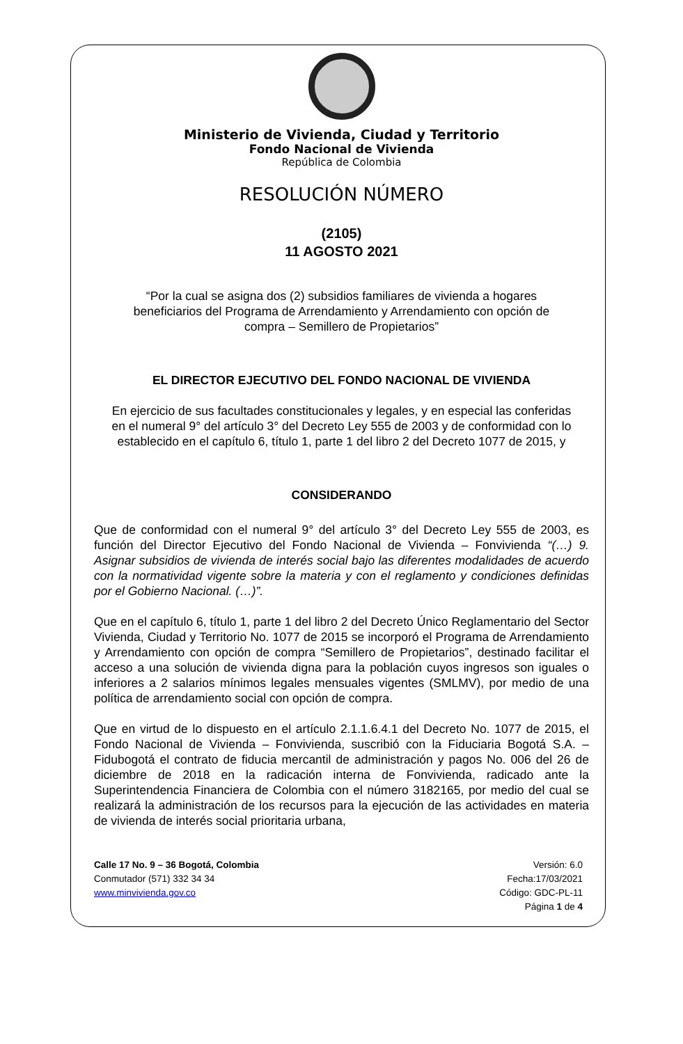Ministerio de Vivienda, Ciudad y Territorio
Fondo Nacional de Vivienda
República de Colombia
RESOLUCIÓN NÚMERO
(2105)
11 AGOSTO 2021
“Por la cual se asigna dos (2) subsidios familiares de vivienda a hogares beneficiarios del Programa de Arrendamiento y Arrendamiento con opción de compra – Semillero de Propietarios”
EL DIRECTOR EJECUTIVO DEL FONDO NACIONAL DE VIVIENDA
En ejercicio de sus facultades constitucionales y legales, y en especial las conferidas en el numeral 9° del artículo 3° del Decreto Ley 555 de 2003 y de conformidad con lo establecido en el capítulo 6, título 1, parte 1 del libro 2 del Decreto 1077 de 2015, y
CONSIDERANDO
Que de conformidad con el numeral 9° del artículo 3° del Decreto Ley 555 de 2003, es función del Director Ejecutivo del Fondo Nacional de Vivienda – Fonvivienda “(…) 9. Asignar subsidios de vivienda de interés social bajo las diferentes modalidades de acuerdo con la normatividad vigente sobre la materia y con el reglamento y condiciones definidas por el Gobierno Nacional. (…)”.
Que en el capítulo 6, título 1, parte 1 del libro 2 del Decreto Único Reglamentario del Sector Vivienda, Ciudad y Territorio No. 1077 de 2015 se incorporó el Programa de Arrendamiento y Arrendamiento con opción de compra “Semillero de Propietarios”, destinado facilitar el acceso a una solución de vivienda digna para la población cuyos ingresos son iguales o inferiores a 2 salarios mínimos legales mensuales vigentes (SMLMV), por medio de una política de arrendamiento social con opción de compra.
Que en virtud de lo dispuesto en el artículo 2.1.1.6.4.1 del Decreto No. 1077 de 2015, el Fondo Nacional de Vivienda – Fonvivienda, suscribió con la Fiduciaria Bogotá S.A. – Fidubogotá el contrato de fiducia mercantil de administración y pagos No. 006 del 26 de diciembre de 2018 en la radicación interna de Fonvivienda, radicado ante la Superintendencia Financiera de Colombia con el número 3182165, por medio del cual se realizará la administración de los recursos para la ejecución de las actividades en materia de vivienda de interés social prioritaria urbana,
Calle 17 No. 9 – 36 Bogotá, Colombia
Conmutador (571) 332 34 34
www.minvivienda.gov.co
Versión: 6.0
Fecha:17/03/2021
Código: GDC-PL-11
Página 1 de 4